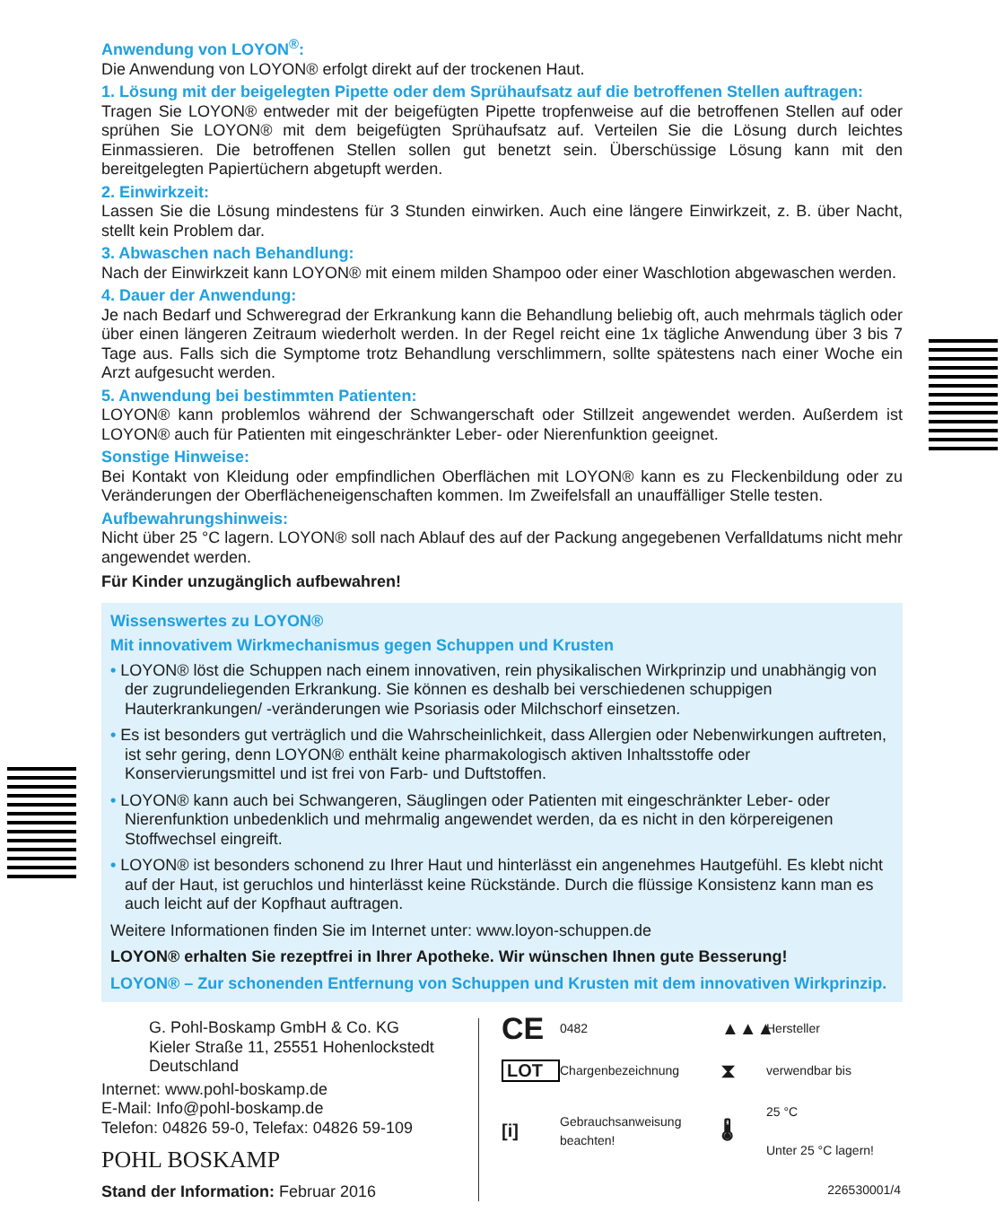Anwendung von LOYON<sup>®</sup>:
Die Anwendung von LOYON® erfolgt direkt auf der trockenen Haut.
1. Lösung mit der beigelegten Pipette oder dem Sprühaufsatz auf die betroffenen Stellen auftragen:
Tragen Sie LOYON® entweder mit der beigefügten Pipette tropfenweise auf die betroffenen Stellen auf oder sprühen Sie LOYON® mit dem beigefügten Sprühaufsatz auf. Verteilen Sie die Lösung durch leichtes Einmassieren. Die betroffenen Stellen sollen gut benetzt sein. Überschüssige Lösung kann mit den bereitgelegten Papiertüchern abgetupft werden.
2. Einwirkzeit:
Lassen Sie die Lösung mindestens für 3 Stunden einwirken. Auch eine längere Einwirkzeit, z. B. über Nacht, stellt kein Problem dar.
3. Abwaschen nach Behandlung:
Nach der Einwirkzeit kann LOYON® mit einem milden Shampoo oder einer Waschlotion abgewaschen werden.
4. Dauer der Anwendung:
Je nach Bedarf und Schweregrad der Erkrankung kann die Behandlung beliebig oft, auch mehrmals täglich oder über einen längeren Zeitraum wiederholt werden. In der Regel reicht eine 1x tägliche Anwendung über 3 bis 7 Tage aus. Falls sich die Symptome trotz Behandlung verschlimmern, sollte spätestens nach einer Woche ein Arzt aufgesucht werden.
5. Anwendung bei bestimmten Patienten:
LOYON® kann problemlos während der Schwangerschaft oder Stillzeit angewendet werden. Außerdem ist LOYON® auch für Patienten mit eingeschränkter Leber- oder Nierenfunktion geeignet.
Sonstige Hinweise:
Bei Kontakt von Kleidung oder empfindlichen Oberflächen mit LOYON® kann es zu Fleckenbildung oder zu Veränderungen der Oberflächeneigenschaften kommen. Im Zweifelsfall an unauffälliger Stelle testen.
Aufbewahrungshinweis:
Nicht über 25 °C lagern. LOYON® soll nach Ablauf des auf der Packung angegebenen Verfalldatums nicht mehr angewendet werden.
Für Kinder unzugänglich aufbewahren!
Wissenswertes zu LOYON®
Mit innovativem Wirkmechanismus gegen Schuppen und Krusten
• LOYON® löst die Schuppen nach einem innovativen, rein physikalischen Wirkprinzip und unabhängig von der zugrundeliegenden Erkrankung. Sie können es deshalb bei verschiedenen schuppigen Hauterkrankungen/ -veränderungen wie Psoriasis oder Milchschorf einsetzen.
• Es ist besonders gut verträglich und die Wahrscheinlichkeit, dass Allergien oder Nebenwirkungen auftreten, ist sehr gering, denn LOYON® enthält keine pharmakologisch aktiven Inhaltsstoffe oder Konservierungsmittel und ist frei von Farb- und Duftstoffen.
• LOYON® kann auch bei Schwangeren, Säuglingen oder Patienten mit eingeschränkter Leber- oder Nierenfunktion unbedenklich und mehrmalig angewendet werden, da es nicht in den körpereigenen Stoffwechsel eingreift.
• LOYON® ist besonders schonend zu Ihrer Haut und hinterlässt ein angenehmes Hautgefühl. Es klebt nicht auf der Haut, ist geruchlos und hinterlässt keine Rückstände. Durch die flüssige Konsistenz kann man es auch leicht auf der Kopfhaut auftragen.
Weitere Informationen finden Sie im Internet unter: www.loyon-schuppen.de
LOYON® erhalten Sie rezeptfrei in Ihrer Apotheke. Wir wünschen Ihnen gute Besserung!
LOYON® – Zur schonenden Entfernung von Schuppen und Krusten mit dem innovativen Wirkprinzip.
G. Pohl-Boskamp GmbH & Co. KG
Kieler Straße 11, 25551 Hohenlockstedt
Deutschland
Internet: www.pohl-boskamp.de
E-Mail: Info@pohl-boskamp.de
Telefon: 04826 59-0, Telefax: 04826 59-109
POHL BOSKAMP
Stand der Information: Februar 2016
CE 0482 ▲▲▲ Hersteller LOT Chargenbezeichnung ⧗ verwendbar bis [i] Gebrauchsanweisung beachten! 🌡 25 °C
Unter 25 °C lagern! 226530001/4